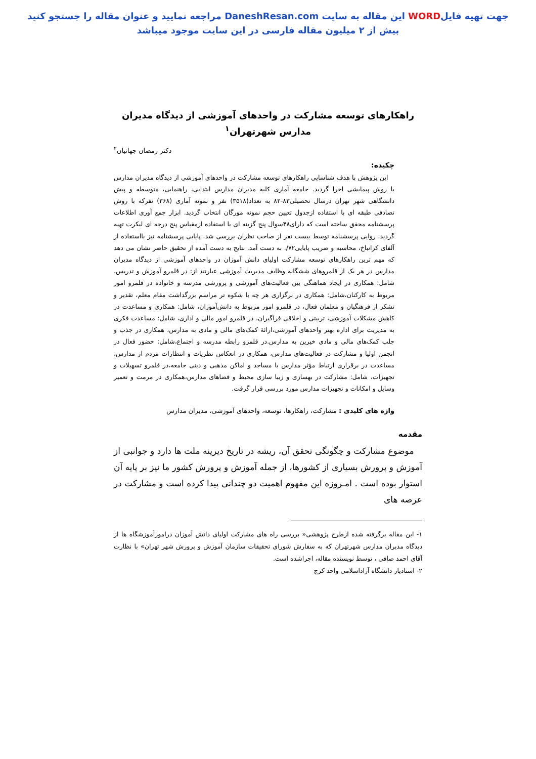جهت تهیه فایلWORD این مقاله به سایت DaneshResan.com مراجعه نمایید و عنوان مقاله را جستجو کنید
بیش از ۲ میلیون مقاله فارسی در این سایت موجود میباشد
راهکارهای توسعه مشارکت در واحدهای آموزشی از دیدگاه مدیران مدارس شهرتهران<sup>۱</sup>
دکتر رمضان جهانیان<sup>۲</sup>
چکیده:
این پژوهش با هدف شناسایی راهکارهای توسعه مشارکت در واحدهای آموزشی از دیدگاه مدیران مدارس با روش پیمایشی اجرا گردید. جامعه آماری کلیه مدیران مدارس ابتدایی، راهنمایی، متوسطه و پیش دانشگاهی شهر تهران درسال تحصیلی۸۳-۸۲ به تعداد(۳۵۱۸) نفر و نمونه آماری (۳۶۸) نفرکه با روش تصادفی طبقه ای با استفاده ازجدول تعیین حجم نمونه مورگان انتخاب گردید. ابزار جمع آوری اطلاعات پرسشنامه محقق ساخته است که دارای۴۸سوال پنج گزینه ای با استفاده ازمقیاس پنج درجه ای لیکرت تهیه گردید. روایی پرسشنامه توسط بیست نفر از صاحب نظران بررسی شد. پایایی پرسشنامه نیز بااستفاده از آلفای کرانباخ، محاسبه و ضریب پایایی۷۲/. به دست آمد. نتایج به دست آمده از تحقیق حاضر نشان می دهد که مهم ترین راهکارهای توسعه مشارکت اولیای دانش آموزان در واحدهای آموزشی از دیدگاه مدیران مدارس در هر یک از قلمروهای ششگانه وظایف مدیریت آموزشی عبارتند از: در قلمرو آموزش و تدریس، شامل: همکاری در ایجاد هماهنگی بین فعالیت‌های آموزشی و پرورشی مدرسه و خانواده در قلمرو امور مربوط به کارکنان،شامل: همکاری در برگزاری هر چه با شکوه تر مراسم بزرگداشت مقام معلم، تقدیر و تشکر از فرهنگیان و معلمان فعال، در قلمرو امور مربوط به دانش‌آموزان، شامل: همکاری و مساعدت در کاهش مشکلات آموزشی، تربیتی و اخلاقی فراگیران، در قلمرو امور مالی و اداری، شامل: مساعدت فکری به مدیریت برای اداره بهتر واحدهای آموزشی،ارائهٔ کمک‌های مالی و مادی به مدارس، همکاری در جذب و جلب کمک‌های مالی و مادی خیرین به مدارس.در قلمرو رابطه مدرسه و اجتماع،شامل: حضور فعال در انجمن اولیا و مشارکت در فعالیت‌های مدارس، همکاری در انعکاس نظریات و انتظارات مردم از مدارس، مساعدت در برقراری ارتباط مؤثر مدارس با مساجد و اماکن مذهبی و دینی جامعه،در قلمرو تسهیلات و تجهیزات، شامل: مشارکت در بهسازی و زیبا سازی محیط و فضاهای مدارس،همکاری در مرمت و تعمیر وسایل و امکانات و تجهیزات مدارس مورد بررسی قرار گرفت.
واژه های کلیدی : مشارکت، راهکارها، توسعه، واحدهای آموزشی، مدیران مدارس
مقدمه
موضوع مشارکت و چگونگی تحقق آن، ریشه در تاریخ دیرینه ملت ها دارد و جوانبی از آموزش و پرورش بسیاری از کشورها، از جمله آموزش و پرورش کشور ما نیز بر پایه آن استوار بوده است . امـروزه این مفهوم اهمیت دو چندانی پیدا کرده است و مشارکت در عرصه های
۱- این مقاله برگرفته شده ازطرح پژوهشی« بررسی راه های مشارکت اولیای دانش آموزان درامورآموزشگاه ها از دیدگاه مدیران مدارس شهرتهران که به سفارش شورای تحقیقات سازمان آموزش و پرورش شهر تهران» با نظارت آقای احمد صافی ، توسط نویسنده مقاله، اجراشده است.
۲- استادیار دانشگاه آزاداسلامی واحد کرج